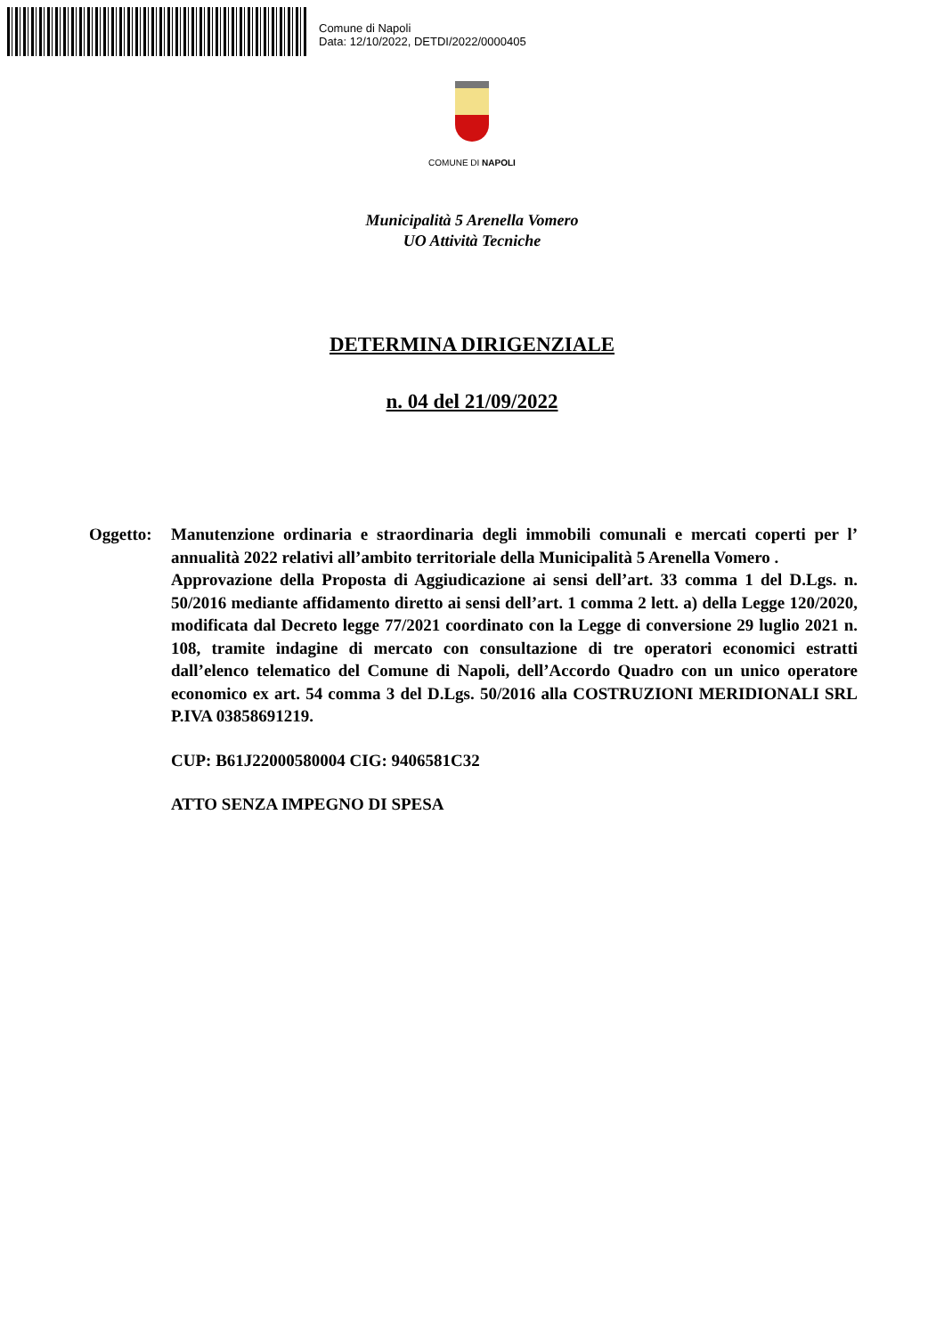Comune di Napoli
Data: 12/10/2022, DETDI/2022/0000405
COMUNE DI NAPOLI
Municipalità 5 Arenella Vomero
UO Attività Tecniche
DETERMINA DIRIGENZIALE
n. 04 del 21/09/2022
Oggetto: Manutenzione ordinaria e straordinaria degli immobili comunali e mercati coperti per l’ annualità 2022 relativi all’ambito territoriale della Municipalità 5 Arenella Vomero .
Approvazione della Proposta di Aggiudicazione ai sensi dell’art. 33 comma 1 del D.Lgs. n. 50/2016 mediante affidamento diretto ai sensi dell’art. 1 comma 2 lett. a) della Legge 120/2020, modificata dal Decreto legge 77/2021 coordinato con la Legge di conversione 29 luglio 2021 n. 108, tramite indagine di mercato con consultazione di tre operatori economici estratti dall’elenco telematico del Comune di Napoli, dell’Accordo Quadro con un unico operatore economico ex art. 54 comma 3 del D.Lgs. 50/2016 alla COSTRUZIONI MERIDIONALI SRL P.IVA 03858691219.
CUP: B61J22000580004 CIG: 9406581C32
ATTO SENZA IMPEGNO DI SPESA